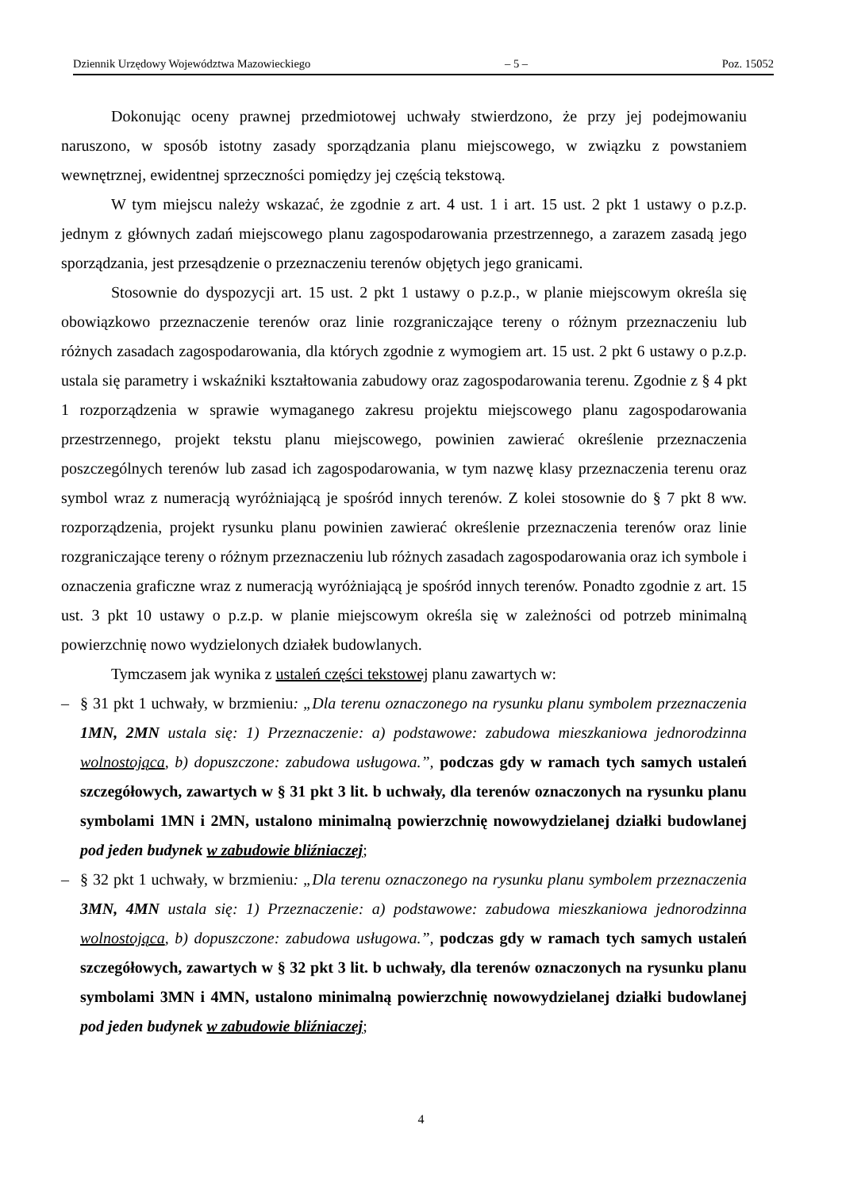Dziennik Urzędowy Województwa Mazowieckiego – 5 – Poz. 15052
Dokonując oceny prawnej przedmiotowej uchwały stwierdzono, że przy jej podejmowaniu naruszono, w sposób istotny zasady sporządzania planu miejscowego, w związku z powstaniem wewnętrznej, ewidentnej sprzeczności pomiędzy jej częścią tekstową.
W tym miejscu należy wskazać, że zgodnie z art. 4 ust. 1 i art. 15 ust. 2 pkt 1 ustawy o p.z.p. jednym z głównych zadań miejscowego planu zagospodarowania przestrzennego, a zarazem zasadą jego sporządzania, jest przesądzenie o przeznaczeniu terenów objętych jego granicami.
Stosownie do dyspozycji art. 15 ust. 2 pkt 1 ustawy o p.z.p., w planie miejscowym określa się obowiązkowo przeznaczenie terenów oraz linie rozgraniczające tereny o różnym przeznaczeniu lub różnych zasadach zagospodarowania, dla których zgodnie z wymogiem art. 15 ust. 2 pkt 6 ustawy o p.z.p. ustala się parametry i wskaźniki kształtowania zabudowy oraz zagospodarowania terenu. Zgodnie z § 4 pkt 1 rozporządzenia w sprawie wymaganego zakresu projektu miejscowego planu zagospodarowania przestrzennego, projekt tekstu planu miejscowego, powinien zawierać określenie przeznaczenia poszczególnych terenów lub zasad ich zagospodarowania, w tym nazwę klasy przeznaczenia terenu oraz symbol wraz z numeracją wyróżniającą je spośród innych terenów. Z kolei stosownie do § 7 pkt 8 ww. rozporządzenia, projekt rysunku planu powinien zawierać określenie przeznaczenia terenów oraz linie rozgraniczające tereny o różnym przeznaczeniu lub różnych zasadach zagospodarowania oraz ich symbole i oznaczenia graficzne wraz z numeracją wyróżniającą je spośród innych terenów. Ponadto zgodnie z art. 15 ust. 3 pkt 10 ustawy o p.z.p. w planie miejscowym określa się w zależności od potrzeb minimalną powierzchnię nowo wydzielonych działek budowlanych.
Tymczasem jak wynika z ustaleń części tekstowej planu zawartych w:
– § 31 pkt 1 uchwały, w brzmieniu: „Dla terenu oznaczonego na rysunku planu symbolem przeznaczenia 1MN, 2MN ustala się: 1) Przeznaczenie: a) podstawowe: zabudowa mieszkaniowa jednorodzinna wolnostojąca, b) dopuszczone: zabudowa usługowa.”, podczas gdy w ramach tych samych ustaleń szczegółowych, zawartych w § 31 pkt 3 lit. b uchwały, dla terenów oznaczonych na rysunku planu symbolami 1MN i 2MN, ustalono minimalną powierzchnię nowowydzielanej działki budowlanej pod jeden budynek w zabudowie bliźniaczej;
– § 32 pkt 1 uchwały, w brzmieniu: „Dla terenu oznaczonego na rysunku planu symbolem przeznaczenia 3MN, 4MN ustala się: 1) Przeznaczenie: a) podstawowe: zabudowa mieszkaniowa jednorodzinna wolnostojąca, b) dopuszczone: zabudowa usługowa.”, podczas gdy w ramach tych samych ustaleń szczegółowych, zawartych w § 32 pkt 3 lit. b uchwały, dla terenów oznaczonych na rysunku planu symbolami 3MN i 4MN, ustalono minimalną powierzchnię nowowydzielanej działki budowlanej pod jeden budynek w zabudowie bliźniaczej;
4